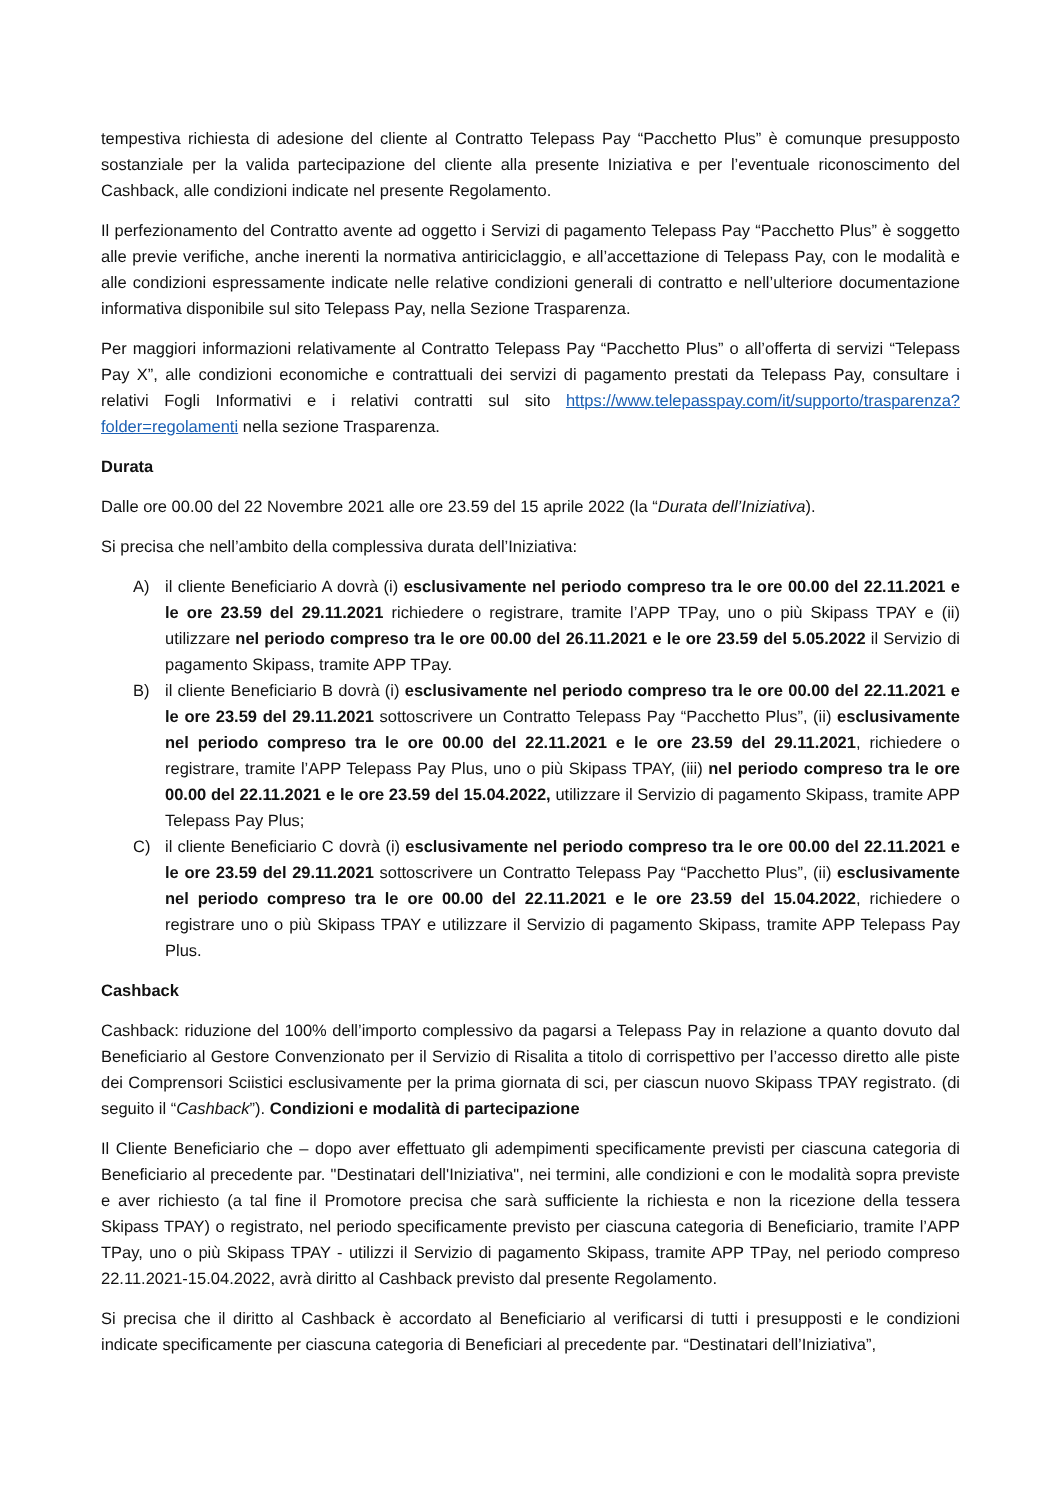tempestiva richiesta di adesione del cliente al Contratto Telepass Pay “Pacchetto Plus” è comunque presupposto sostanziale per la valida partecipazione del cliente alla presente Iniziativa e per l’eventuale riconoscimento del Cashback, alle condizioni indicate nel presente Regolamento.
Il perfezionamento del Contratto avente ad oggetto i Servizi di pagamento Telepass Pay “Pacchetto Plus” è soggetto alle previe verifiche, anche inerenti la normativa antiriciclaggio, e all’accettazione di Telepass Pay, con le modalità e alle condizioni espressamente indicate nelle relative condizioni generali di contratto e nell’ulteriore documentazione informativa disponibile sul sito Telepass Pay, nella Sezione Trasparenza.
Per maggiori informazioni relativamente al Contratto Telepass Pay “Pacchetto Plus” o all’offerta di servizi “Telepass Pay X”, alle condizioni economiche e contrattuali dei servizi di pagamento prestati da Telepass Pay, consultare i relativi Fogli Informativi e i relativi contratti sul sito https://www.telepasspay.com/it/supporto/trasparenza?folder=regolamenti nella sezione Trasparenza.
Durata
Dalle ore 00.00 del 22 Novembre 2021 alle ore 23.59 del 15 aprile 2022 (la “Durata dell’Iniziativa).
Si precisa che nell’ambito della complessiva durata dell’Iniziativa:
A) il cliente Beneficiario A dovrà (i) esclusivamente nel periodo compreso tra le ore 00.00 del 22.11.2021 e le ore 23.59 del 29.11.2021 richiedere o registrare, tramite l’APP TPay, uno o più Skipass TPAY e (ii) utilizzare nel periodo compreso tra le ore 00.00 del 26.11.2021 e le ore 23.59 del 5.05.2022 il Servizio di pagamento Skipass, tramite APP TPay.
B) il cliente Beneficiario B dovrà (i) esclusivamente nel periodo compreso tra le ore 00.00 del 22.11.2021 e le ore 23.59 del 29.11.2021 sottoscrivere un Contratto Telepass Pay “Pacchetto Plus”, (ii) esclusivamente nel periodo compreso tra le ore 00.00 del 22.11.2021 e le ore 23.59 del 29.11.2021, richiedere o registrare, tramite l’APP Telepass Pay Plus, uno o più Skipass TPAY, (iii) nel periodo compreso tra le ore 00.00 del 22.11.2021 e le ore 23.59 del 15.04.2022, utilizzare il Servizio di pagamento Skipass, tramite APP Telepass Pay Plus;
C) il cliente Beneficiario C dovrà (i) esclusivamente nel periodo compreso tra le ore 00.00 del 22.11.2021 e le ore 23.59 del 29.11.2021 sottoscrivere un Contratto Telepass Pay “Pacchetto Plus”, (ii) esclusivamente nel periodo compreso tra le ore 00.00 del 22.11.2021 e le ore 23.59 del 15.04.2022, richiedere o registrare uno o più Skipass TPAY e utilizzare il Servizio di pagamento Skipass, tramite APP Telepass Pay Plus.
Cashback
Cashback: riduzione del 100% dell’importo complessivo da pagarsi a Telepass Pay in relazione a quanto dovuto dal Beneficiario al Gestore Convenzionato per il Servizio di Risalita a titolo di corrispettivo per l’accesso diretto alle piste dei Comprensori Sciistici esclusivamente per la prima giornata di sci, per ciascun nuovo Skipass TPAY registrato. (di seguito il “Cashback”). Condizioni e modalità di partecipazione
Il Cliente Beneficiario che – dopo aver effettuato gli adempimenti specificamente previsti per ciascuna categoria di Beneficiario al precedente par. "Destinatari dell'Iniziativa", nei termini, alle condizioni e con le modalità sopra previste e aver richiesto (a tal fine il Promotore precisa che sarà sufficiente la richiesta e non la ricezione della tessera Skipass TPAY) o registrato, nel periodo specificamente previsto per ciascuna categoria di Beneficiario, tramite l’APP TPay, uno o più Skipass TPAY - utilizzi il Servizio di pagamento Skipass, tramite APP TPay, nel periodo compreso 22.11.2021-15.04.2022, avrà diritto al Cashback previsto dal presente Regolamento.
Si precisa che il diritto al Cashback è accordato al Beneficiario al verificarsi di tutti i presupposti e le condizioni indicate specificamente per ciascuna categoria di Beneficiari al precedente par. “Destinatari dell’Iniziativa”,